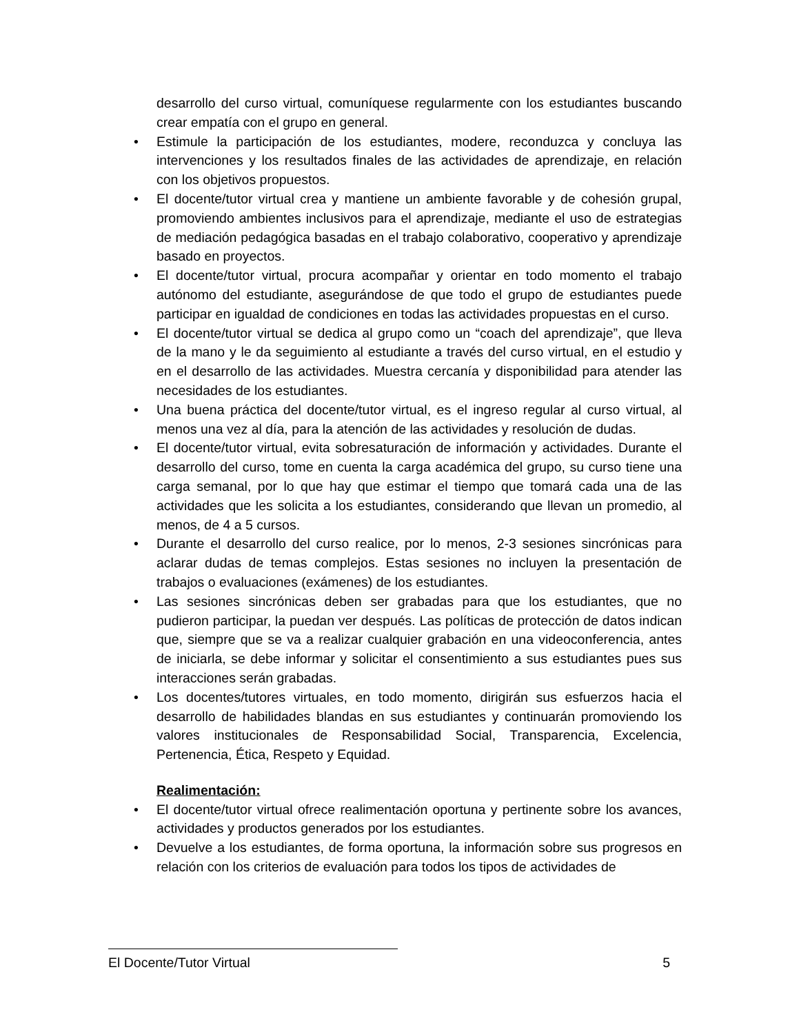desarrollo del curso virtual, comuníquese regularmente con los estudiantes buscando crear empatía con el grupo en general.
• Estimule la participación de los estudiantes, modere, reconduzca y concluya las intervenciones y los resultados finales de las actividades de aprendizaje, en relación con los objetivos propuestos.
• El docente/tutor virtual crea y mantiene un ambiente favorable y de cohesión grupal, promoviendo ambientes inclusivos para el aprendizaje, mediante el uso de estrategias de mediación pedagógica basadas en el trabajo colaborativo, cooperativo y aprendizaje basado en proyectos.
• El docente/tutor virtual, procura acompañar y orientar en todo momento el trabajo autónomo del estudiante, asegurándose de que todo el grupo de estudiantes puede participar en igualdad de condiciones en todas las actividades propuestas en el curso.
• El docente/tutor virtual se dedica al grupo como un “coach del aprendizaje”, que lleva de la mano y le da seguimiento al estudiante a través del curso virtual, en el estudio y en el desarrollo de las actividades. Muestra cercanía y disponibilidad para atender las necesidades de los estudiantes.
• Una buena práctica del docente/tutor virtual, es el ingreso regular al curso virtual, al menos una vez al día, para la atención de las actividades y resolución de dudas.
• El docente/tutor virtual, evita sobresaturación de información y actividades. Durante el desarrollo del curso, tome en cuenta la carga académica del grupo, su curso tiene una carga semanal, por lo que hay que estimar el tiempo que tomará cada una de las actividades que les solicita a los estudiantes, considerando que llevan un promedio, al menos, de 4 a 5 cursos.
• Durante el desarrollo del curso realice, por lo menos, 2-3 sesiones sincrónicas para aclarar dudas de temas complejos. Estas sesiones no incluyen la presentación de trabajos o evaluaciones (exámenes) de los estudiantes.
• Las sesiones sincrónicas deben ser grabadas para que los estudiantes, que no pudieron participar, la puedan ver después. Las políticas de protección de datos indican que, siempre que se va a realizar cualquier grabación en una videoconferencia, antes de iniciarla, se debe informar y solicitar el consentimiento a sus estudiantes pues sus interacciones serán grabadas.
• Los docentes/tutores virtuales, en todo momento, dirigirán sus esfuerzos hacia el desarrollo de habilidades blandas en sus estudiantes y continuarán promoviendo los valores institucionales de Responsabilidad Social, Transparencia, Excelencia, Pertenencia, Ética, Respeto y Equidad.
Realimentación:
• El docente/tutor virtual ofrece realimentación oportuna y pertinente sobre los avances, actividades y productos generados por los estudiantes.
• Devuelve a los estudiantes, de forma oportuna, la información sobre sus progresos en relación con los criterios de evaluación para todos los tipos de actividades de
El Docente/Tutor Virtual 5